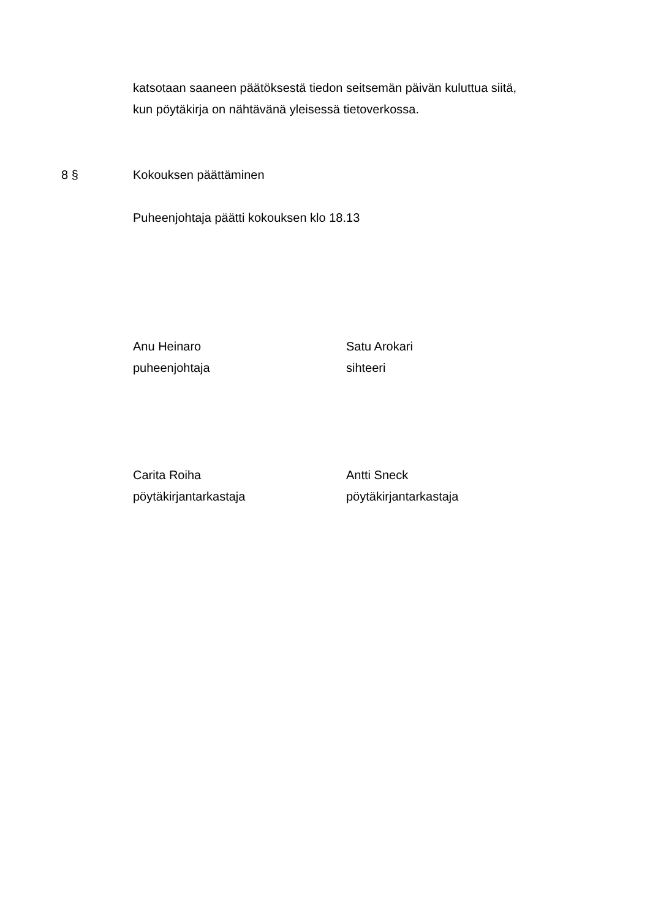katsotaan saaneen päätöksestä tiedon seitsemän päivän kuluttua siitä,
kun pöytäkirja on nähtävänä yleisessä tietoverkossa.
8 § Kokouksen päättäminen
Puheenjohtaja päätti kokouksen klo 18.13
Anu Heinaro
puheenjohtaja
Satu Arokari
sihteeri
Carita Roiha
pöytäkirjantarkastaja
Antti Sneck
pöytäkirjantarkastaja